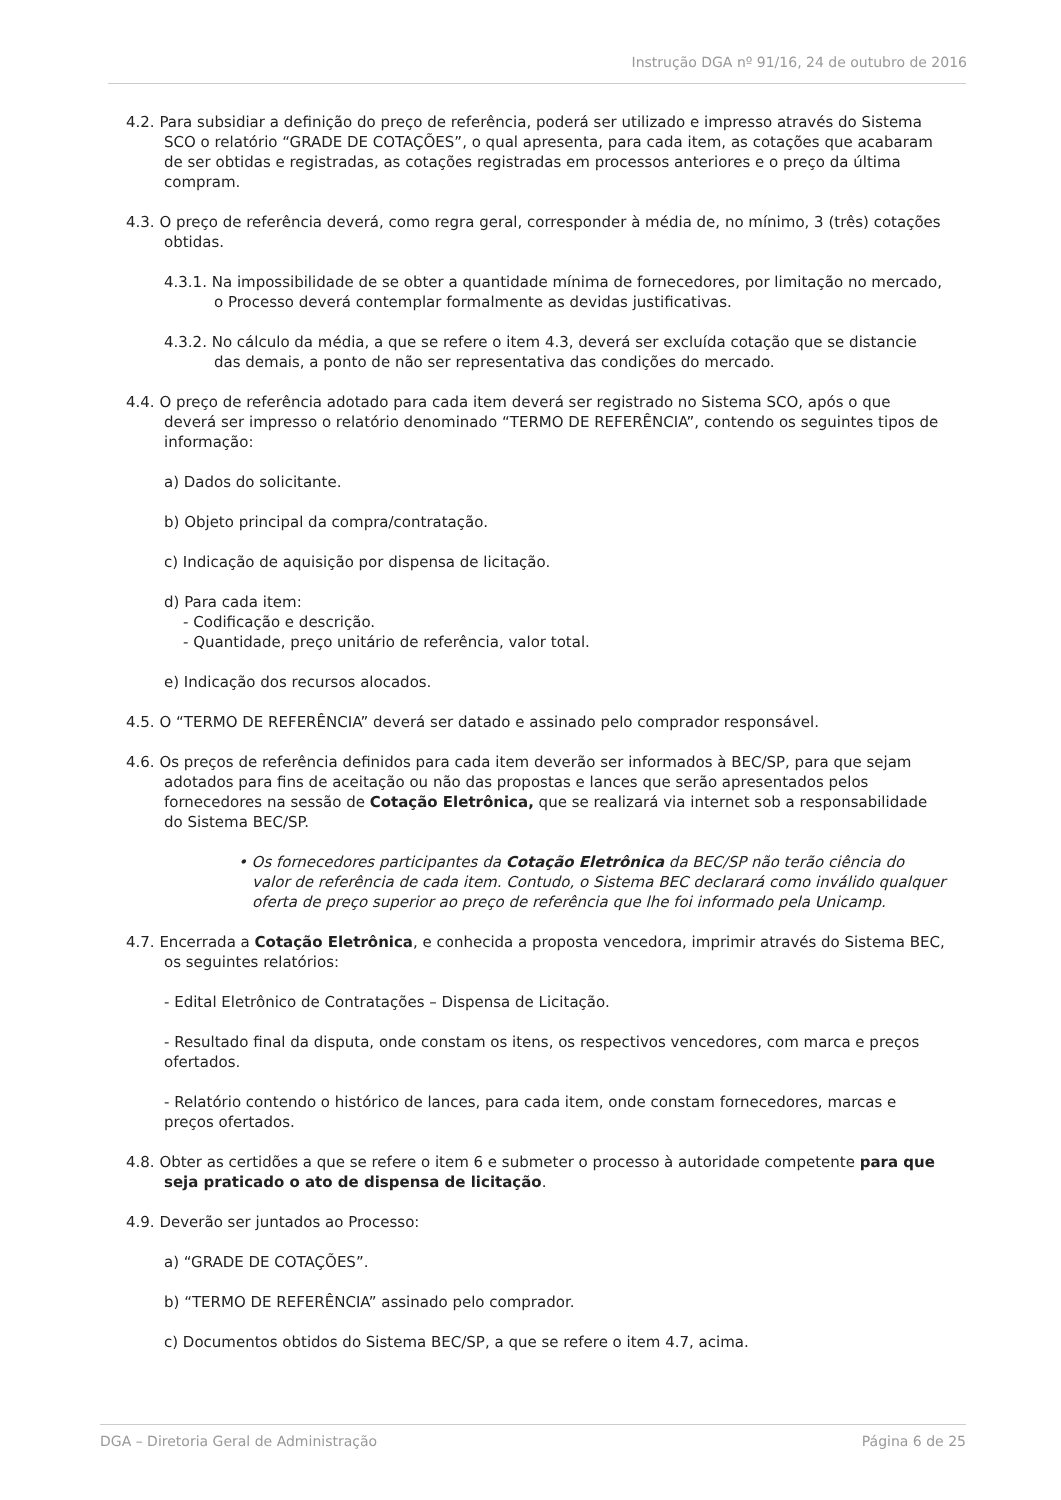Instrução DGA nº 91/16, 24 de outubro de 2016
4.2. Para subsidiar a definição do preço de referência, poderá ser utilizado e impresso através do Sistema SCO o relatório “GRADE DE COTAÇÕES”, o qual apresenta, para cada item, as cotações que acabaram de ser obtidas e registradas, as cotações registradas em processos anteriores e o preço da última compram.
4.3. O preço de referência deverá, como regra geral, corresponder à média de, no mínimo, 3 (três) cotações obtidas.
4.3.1. Na impossibilidade de se obter a quantidade mínima de fornecedores, por limitação no mercado, o Processo deverá contemplar formalmente as devidas justificativas.
4.3.2. No cálculo da média, a que se refere o item 4.3, deverá ser excluída cotação que se distancie das demais, a ponto de não ser representativa das condições do mercado.
4.4. O preço de referência adotado para cada item deverá ser registrado no Sistema SCO, após o que deverá ser impresso o relatório denominado “TERMO DE REFERÊNCIA”, contendo os seguintes tipos de informação:
a) Dados do solicitante.
b) Objeto principal da compra/contratação.
c) Indicação de aquisição por dispensa de licitação.
d) Para cada item:
- Codificação e descrição.
- Quantidade, preço unitário de referência, valor total.
e) Indicação dos recursos alocados.
4.5. O “TERMO DE REFERÊNCIA” deverá ser datado e assinado pelo comprador responsável.
4.6. Os preços de referência definidos para cada item deverão ser informados à BEC/SP, para que sejam adotados para fins de aceitação ou não das propostas e lances que serão apresentados pelos fornecedores na sessão de Cotação Eletrônica, que se realizará via internet sob a responsabilidade do Sistema BEC/SP.
• Os fornecedores participantes da Cotação Eletrônica da BEC/SP não terão ciência do valor de referência de cada item. Contudo, o Sistema BEC declarará como inválido qualquer oferta de preço superior ao preço de referência que lhe foi informado pela Unicamp.
4.7. Encerrada a Cotação Eletrônica, e conhecida a proposta vencedora, imprimir através do Sistema BEC, os seguintes relatórios:
- Edital Eletrônico de Contratações – Dispensa de Licitação.
- Resultado final da disputa, onde constam os itens, os respectivos vencedores, com marca e preços ofertados.
- Relatório contendo o histórico de lances, para cada item, onde constam fornecedores, marcas e preços ofertados.
4.8. Obter as certidões a que se refere o item 6 e submeter o processo à autoridade competente para que seja praticado o ato de dispensa de licitação.
4.9. Deverão ser juntados ao Processo:
a) “GRADE DE COTAÇÕES”.
b) “TERMO DE REFERÊNCIA” assinado pelo comprador.
c) Documentos obtidos do Sistema BEC/SP, a que se refere o item 4.7, acima.
DGA – Diretoria Geral de Administração Página 6 de 25